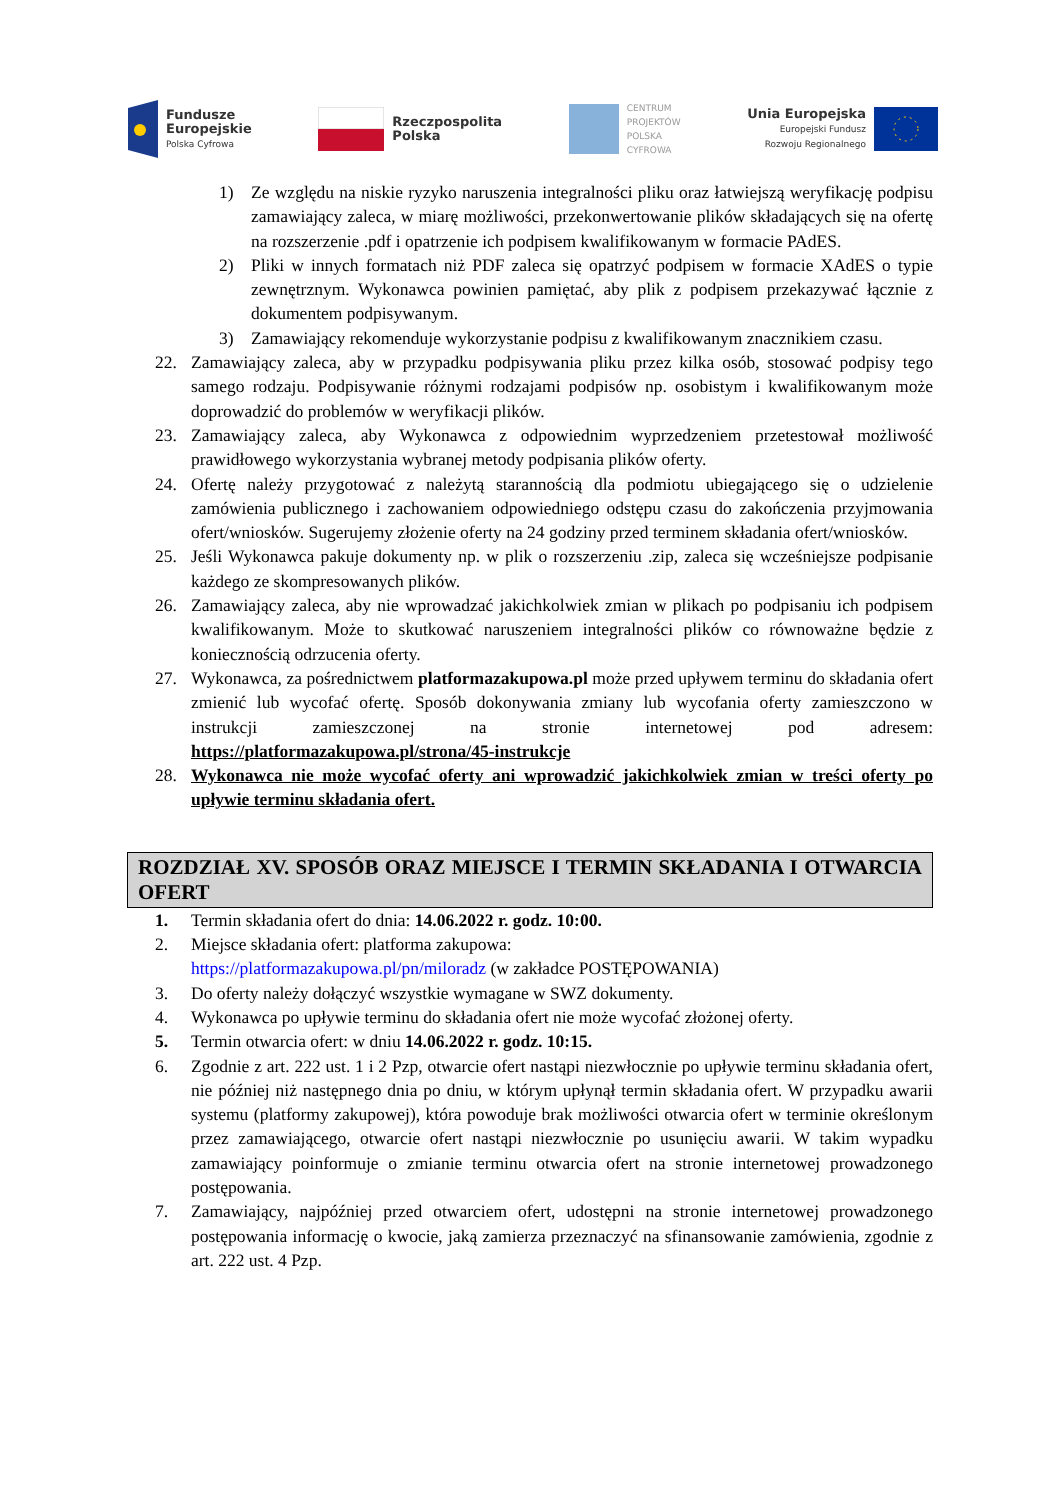Fundusze
Europejskie
Polska Cyfrowa
Rzeczpospolita
Polska
CENTRUM
PROJEKTÓW
POLSKA
CYFROWA
Unia Europejska
Europejski Fundusz
Rozwoju Regionalnego
1) Ze względu na niskie ryzyko naruszenia integralności pliku oraz łatwiejszą weryfikację podpisu zamawiający zaleca, w miarę możliwości, przekonwertowanie plików składających się na ofertę na rozszerzenie .pdf i opatrzenie ich podpisem kwalifikowanym w formacie PAdES.
2) Pliki w innych formatach niż PDF zaleca się opatrzyć podpisem w formacie XAdES o typie zewnętrznym. Wykonawca powinien pamiętać, aby plik z podpisem przekazywać łącznie z dokumentem podpisywanym.
3) Zamawiający rekomenduje wykorzystanie podpisu z kwalifikowanym znacznikiem czasu.
22. Zamawiający zaleca, aby w przypadku podpisywania pliku przez kilka osób, stosować podpisy tego samego rodzaju. Podpisywanie różnymi rodzajami podpisów np. osobistym i kwalifikowanym może doprowadzić do problemów w weryfikacji plików.
23. Zamawiający zaleca, aby Wykonawca z odpowiednim wyprzedzeniem przetestował możliwość prawidłowego wykorzystania wybranej metody podpisania plików oferty.
24. Ofertę należy przygotować z należytą starannością dla podmiotu ubiegającego się o udzielenie zamówienia publicznego i zachowaniem odpowiedniego odstępu czasu do zakończenia przyjmowania ofert/wniosków. Sugerujemy złożenie oferty na 24 godziny przed terminem składania ofert/wniosków.
25. Jeśli Wykonawca pakuje dokumenty np. w plik o rozszerzeniu .zip, zaleca się wcześniejsze podpisanie każdego ze skompresowanych plików.
26. Zamawiający zaleca, aby nie wprowadzać jakichkolwiek zmian w plikach po podpisaniu ich podpisem kwalifikowanym. Może to skutkować naruszeniem integralności plików co równoważne będzie z koniecznością odrzucenia oferty.
27. Wykonawca, za pośrednictwem platformazakupowa.pl może przed upływem terminu do składania ofert zmienić lub wycofać ofertę. Sposób dokonywania zmiany lub wycofania oferty zamieszczono w instrukcji zamieszczonej na stronie internetowej pod adresem: https://platformazakupowa.pl/strona/45-instrukcje
28. Wykonawca nie może wycofać oferty ani wprowadzić jakichkolwiek zmian w treści oferty po upływie terminu składania ofert.
ROZDZIAŁ XV. SPOSÓB ORAZ MIEJSCE I TERMIN SKŁADANIA I OTWARCIA OFERT
1. Termin składania ofert do dnia: 14.06.2022 r. godz. 10:00.
2. Miejsce składania ofert: platforma zakupowa:
https://platformazakupowa.pl/pn/miloradz (w zakładce POSTĘPOWANIA)
3. Do oferty należy dołączyć wszystkie wymagane w SWZ dokumenty.
4. Wykonawca po upływie terminu do składania ofert nie może wycofać złożonej oferty.
5. Termin otwarcia ofert: w dniu 14.06.2022 r. godz. 10:15.
6. Zgodnie z art. 222 ust. 1 i 2 Pzp, otwarcie ofert nastąpi niezwłocznie po upływie terminu składania ofert, nie później niż następnego dnia po dniu, w którym upłynął termin składania ofert. W przypadku awarii systemu (platformy zakupowej), która powoduje brak możliwości otwarcia ofert w terminie określonym przez zamawiającego, otwarcie ofert nastąpi niezwłocznie po usunięciu awarii. W takim wypadku zamawiający poinformuje o zmianie terminu otwarcia ofert na stronie internetowej prowadzonego postępowania.
7. Zamawiający, najpóźniej przed otwarciem ofert, udostępni na stronie internetowej prowadzonego postępowania informację o kwocie, jaką zamierza przeznaczyć na sfinansowanie zamówienia, zgodnie z art. 222 ust. 4 Pzp.